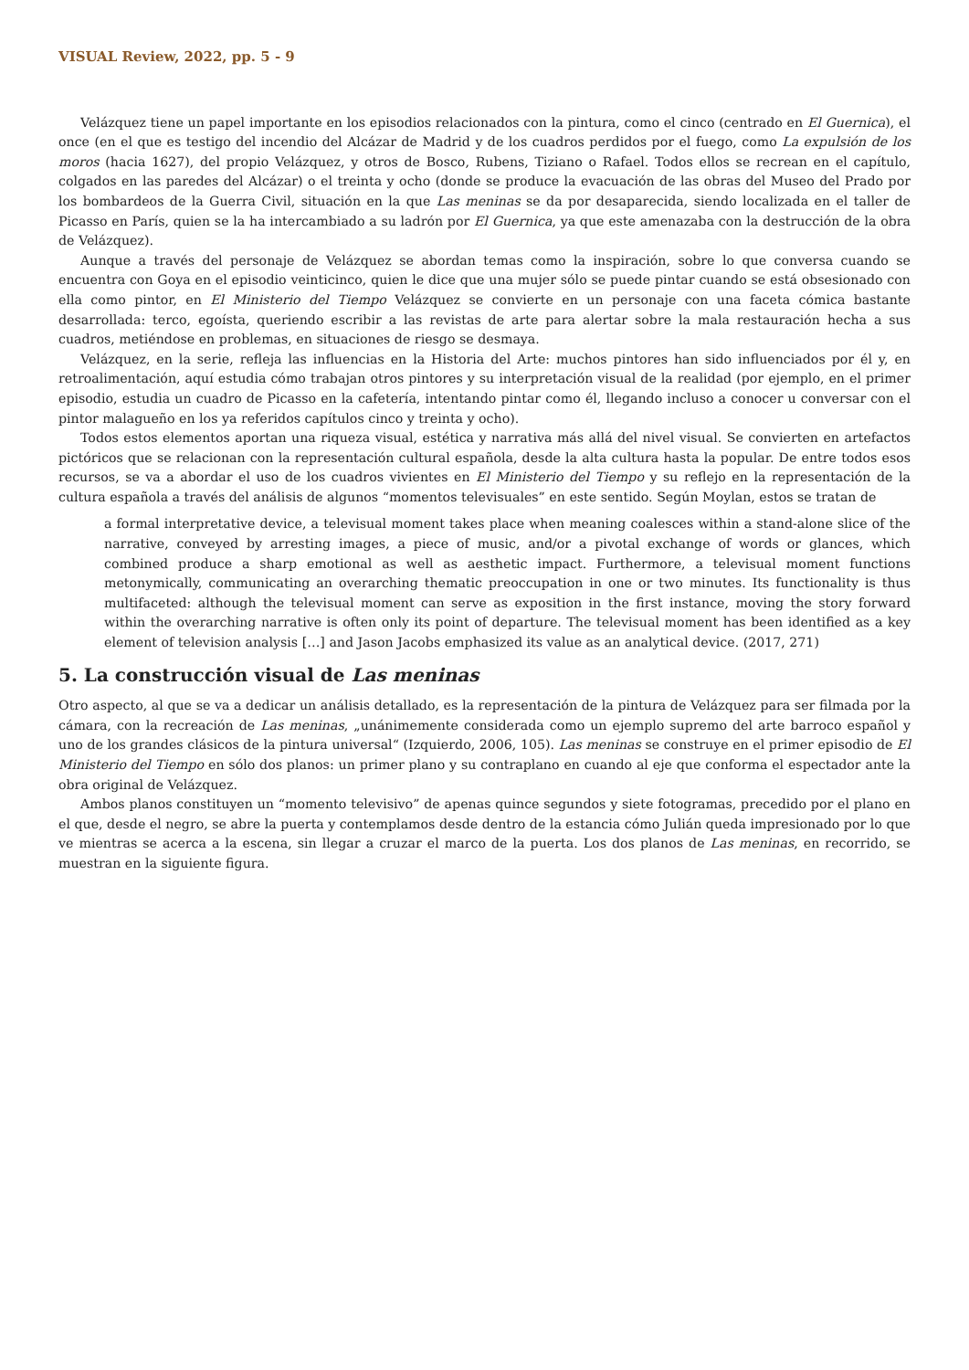VISUAL Review, 2022, pp. 5 - 9
Velázquez tiene un papel importante en los episodios relacionados con la pintura, como el cinco (centrado en El Guernica), el once (en el que es testigo del incendio del Alcázar de Madrid y de los cuadros perdidos por el fuego, como La expulsión de los moros (hacia 1627), del propio Velázquez, y otros de Bosco, Rubens, Tiziano o Rafael. Todos ellos se recrean en el capítulo, colgados en las paredes del Alcázar) o el treinta y ocho (donde se produce la evacuación de las obras del Museo del Prado por los bombardeos de la Guerra Civil, situación en la que Las meninas se da por desaparecida, siendo localizada en el taller de Picasso en París, quien se la ha intercambiado a su ladrón por El Guernica, ya que este amenazaba con la destrucción de la obra de Velázquez).
Aunque a través del personaje de Velázquez se abordan temas como la inspiración, sobre lo que conversa cuando se encuentra con Goya en el episodio veinticinco, quien le dice que una mujer sólo se puede pintar cuando se está obsesionado con ella como pintor, en El Ministerio del Tiempo Velázquez se convierte en un personaje con una faceta cómica bastante desarrollada: terco, egoísta, queriendo escribir a las revistas de arte para alertar sobre la mala restauración hecha a sus cuadros, metiéndose en problemas, en situaciones de riesgo se desmaya.
Velázquez, en la serie, refleja las influencias en la Historia del Arte: muchos pintores han sido influenciados por él y, en retroalimentación, aquí estudia cómo trabajan otros pintores y su interpretación visual de la realidad (por ejemplo, en el primer episodio, estudia un cuadro de Picasso en la cafetería, intentando pintar como él, llegando incluso a conocer u conversar con el pintor malagueño en los ya referidos capítulos cinco y treinta y ocho).
Todos estos elementos aportan una riqueza visual, estética y narrativa más allá del nivel visual. Se convierten en artefactos pictóricos que se relacionan con la representación cultural española, desde la alta cultura hasta la popular. De entre todos esos recursos, se va a abordar el uso de los cuadros vivientes en El Ministerio del Tiempo y su reflejo en la representación de la cultura española a través del análisis de algunos “momentos televisuales” en este sentido. Según Moylan, estos se tratan de
a formal interpretative device, a televisual moment takes place when meaning coalesces within a stand-alone slice of the narrative, conveyed by arresting images, a piece of music, and/or a pivotal exchange of words or glances, which combined produce a sharp emotional as well as aesthetic impact. Furthermore, a televisual moment functions metonymically, communicating an overarching thematic preoccupation in one or two minutes. Its functionality is thus multifaceted: although the televisual moment can serve as exposition in the first instance, moving the story forward within the overarching narrative is often only its point of departure. The televisual moment has been identified as a key element of television analysis […] and Jason Jacobs emphasized its value as an analytical device. (2017, 271)
5. La construcción visual de Las meninas
Otro aspecto, al que se va a dedicar un análisis detallado, es la representación de la pintura de Velázquez para ser filmada por la cámara, con la recreación de Las meninas, „unánimemente considerada como un ejemplo supremo del arte barroco español y uno de los grandes clásicos de la pintura universal“ (Izquierdo, 2006, 105). Las meninas se construye en el primer episodio de El Ministerio del Tiempo en sólo dos planos: un primer plano y su contraplano en cuando al eje que conforma el espectador ante la obra original de Velázquez.
Ambos planos constituyen un “momento televisivo” de apenas quince segundos y siete fotogramas, precedido por el plano en el que, desde el negro, se abre la puerta y contemplamos desde dentro de la estancia cómo Julián queda impresionado por lo que ve mientras se acerca a la escena, sin llegar a cruzar el marco de la puerta. Los dos planos de Las meninas, en recorrido, se muestran en la siguiente figura.